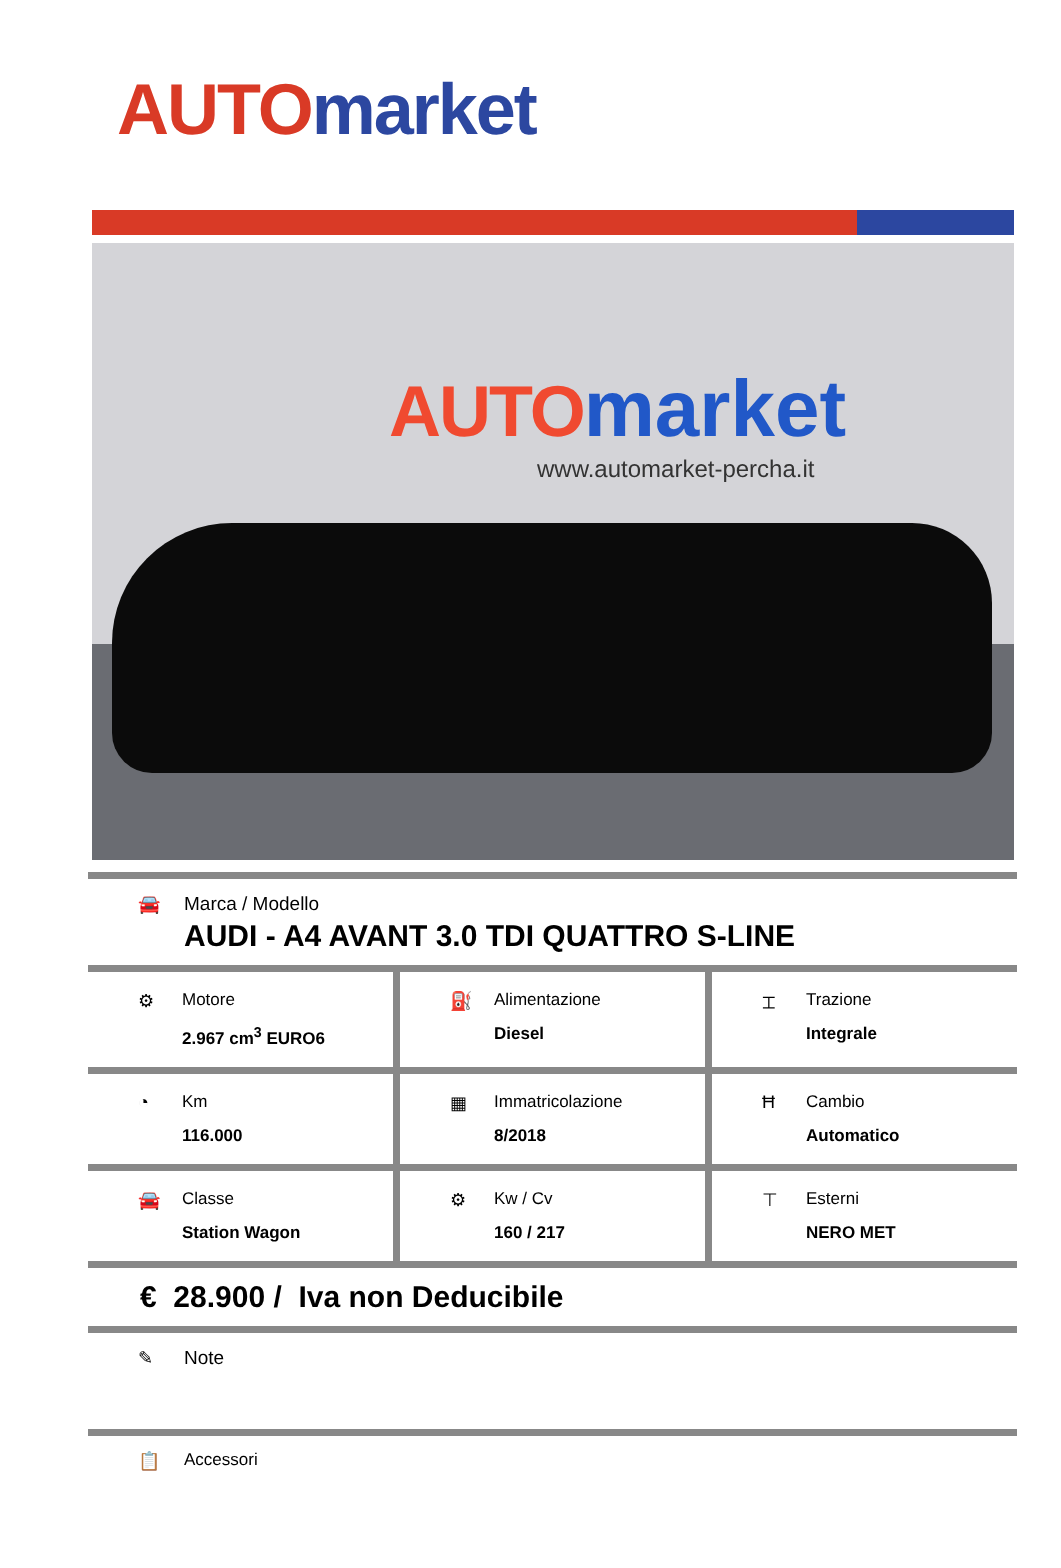AUTO market
AUTO market
www.automarket-percha.it
🚘 Marca / Modello
AUDI - A4 AVANT 3.0 TDI QUATTRO S-LINE
⚙ Motore
2.967 cm<sup>3</sup> EURO6
⛽ Alimentazione
Diesel
⌶ Trazione
Integrale
◔ Km
116.000
▦ Immatricolazione
8/2018
Ħ Cambio
Automatico
🚘 Classe
Station Wagon
⚙ Kw / Cv
160 / 217
⊤ Esterni
NERO MET
€ 28.900 / Iva non Deducibile
✎ Note
📋 Accessori